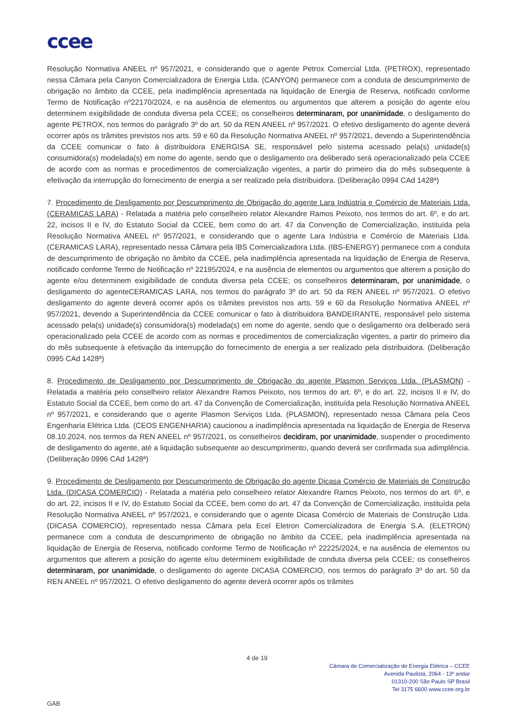ccee
Resolução Normativa ANEEL nº 957/2021, e considerando que o agente Petrox Comercial Ltda. (PETROX), representado nessa Câmara pela Canyon Comercializadora de Energia Ltda. (CANYON) permanece com a conduta de descumprimento de obrigação no âmbito da CCEE, pela inadimplência apresentada na liquidação de Energia de Reserva, notificado conforme Termo de Notificação nº22170/2024, e na ausência de elementos ou argumentos que alterem a posição do agente e/ou determinem exigibilidade de conduta diversa pela CCEE; os conselheiros determinaram, por unanimidade, o desligamento do agente PETROX, nos termos do parágrafo 3º do art. 50 da REN ANEEL nº 957/2021. O efetivo desligamento do agente deverá ocorrer após os trâmites previstos nos arts. 59 e 60 da Resolução Normativa ANEEL nº 957/2021, devendo a Superintendência da CCEE comunicar o fato à distribuidora ENERGISA SE, responsável pelo sistema acessado pela(s) unidade(s) consumidora(s) modelada(s) em nome do agente, sendo que o desligamento ora deliberado será operacionalizado pela CCEE de acordo com as normas e procedimentos de comercialização vigentes, a partir do primeiro dia do mês subsequente à efetivação da interrupção do fornecimento de energia a ser realizado pela distribuidora. (Deliberação 0994 CAd 1428ª)
7. Procedimento de Desligamento por Descumprimento de Obrigação do agente Lara Indústria e Comércio de Materiais Ltda. (CERAMICAS LARA) - Relatada a matéria pelo conselheiro relator Alexandre Ramos Peixoto, nos termos do art. 6º, e do art. 22, incisos II e IV, do Estatuto Social da CCEE, bem como do art. 47 da Convenção de Comercialização, instituída pela Resolução Normativa ANEEL nº 957/2021, e considerando que o agente Lara Indústria e Comércio de Materiais Ltda. (CERAMICAS LARA), representado nessa Câmara pela IBS Comercializadora Ltda. (IBS-ENERGY) permanece com a conduta de descumprimento de obrigação no âmbito da CCEE, pela inadimplência apresentada na liquidação de Energia de Reserva, notificado conforme Termo de Notificação nº 22195/2024, e na ausência de elementos ou argumentos que alterem a posição do agente e/ou determinem exigibilidade de conduta diversa pela CCEE; os conselheiros determinaram, por unanimidade, o desligamento do agenteCERAMICAS LARA, nos termos do parágrafo 3º do art. 50 da REN ANEEL nº 957/2021. O efetivo desligamento do agente deverá ocorrer após os trâmites previstos nos arts. 59 e 60 da Resolução Normativa ANEEL nº 957/2021, devendo a Superintendência da CCEE comunicar o fato à distribuidora BANDEIRANTE, responsável pelo sistema acessado pela(s) unidade(s) consumidora(s) modelada(s) em nome do agente, sendo que o desligamento ora deliberado será operacionalizado pela CCEE de acordo com as normas e procedimentos de comercialização vigentes, a partir do primeiro dia do mês subsequente à efetivação da interrupção do fornecimento de energia a ser realizado pela distribuidora. (Deliberação 0995 CAd 1428ª)
8. Procedimento de Desligamento por Descumprimento de Obrigação do agente Plasmon Serviços Ltda. (PLASMON) - Relatada a matéria pelo conselheiro relator Alexandre Ramos Peixoto, nos termos do art. 6º, e do art. 22, incisos II e IV, do Estatuto Social da CCEE, bem como do art. 47 da Convenção de Comercialização, instituída pela Resolução Normativa ANEEL nº 957/2021, e considerando que o agente Plasmon Serviços Ltda. (PLASMON), representado nessa Câmara pela Ceos Engenharia Elétrica Ltda. (CEOS ENGENHARIA) caucionou a inadimplência apresentada na liquidação de Energia de Reserva 08.10.2024, nos termos da REN ANEEL nº 957/2021, os conselheiros decidiram, por unanimidade, suspender o procedimento de desligamento do agente, até a liquidação subsequente ao descumprimento, quando deverá ser confirmada sua adimplência. (Deliberação 0996 CAd 1428ª)
9. Procedimento de Desligamento por Descumprimento de Obrigação do agente Dicasa Comércio de Materiais de Construção Ltda. (DICASA COMERCIO) - Relatada a matéria pelo conselheiro relator Alexandre Ramos Peixoto, nos termos do art. 6º, e do art. 22, incisos II e IV, do Estatuto Social da CCEE, bem como do art. 47 da Convenção de Comercialização, instituída pela Resolução Normativa ANEEL nº 957/2021, e considerando que o agente Dicasa Comércio de Materiais de Construção Ltda. (DICASA COMERCIO), representado nessa Câmara pela Ecel Eletron Comercializadora de Energia S.A. (ELETRON) permanece com a conduta de descumprimento de obrigação no âmbito da CCEE, pela inadimplência apresentada na liquidação de Energia de Reserva, notificado conforme Termo de Notificação nº 22225/2024, e na ausência de elementos ou argumentos que alterem a posição do agente e/ou determinem exigibilidade de conduta diversa pela CCEE; os conselheiros determinaram, por unanimidade, o desligamento do agente DICASA COMERCIO, nos termos do parágrafo 3º do art. 50 da REN ANEEL nº 957/2021. O efetivo desligamento do agente deverá ocorrer após os trâmites
4 de 19
Câmara de Comercialização de Energia Elétrica – CCEE
Avenida Paulista, 2064 - 13º andar
01310-200 São Paulo SP Brasil
Tel 3175 6600 www.ccee.org.br
GAB